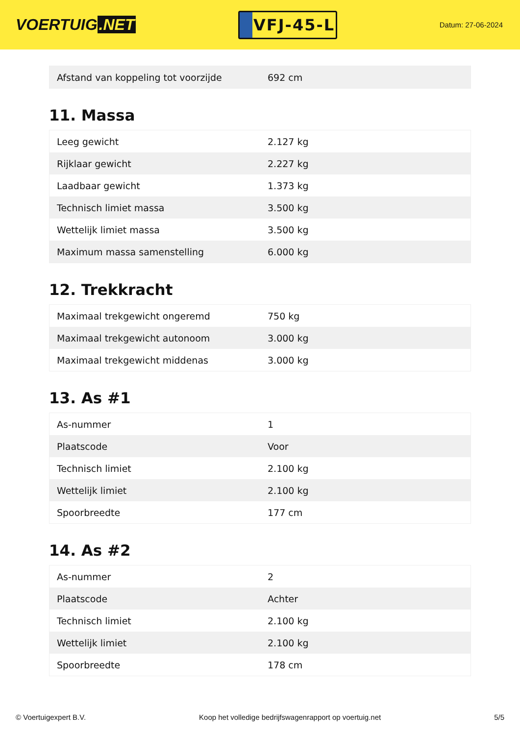VOERTUIG.NET
VFJ-45-L
Datum: 27-06-2024
| Afstand van koppeling tot voorzijde | 692 cm |
11. Massa
| Leeg gewicht | 2.127 kg |
| Rijklaar gewicht | 2.227 kg |
| Laadbaar gewicht | 1.373 kg |
| Technisch limiet massa | 3.500 kg |
| Wettelijk limiet massa | 3.500 kg |
| Maximum massa samenstelling | 6.000 kg |
12. Trekkracht
| Maximaal trekgewicht ongeremd | 750 kg |
| Maximaal trekgewicht autonoom | 3.000 kg |
| Maximaal trekgewicht middenas | 3.000 kg |
13. As #1
| As-nummer | 1 |
| Plaatscode | Voor |
| Technisch limiet | 2.100 kg |
| Wettelijk limiet | 2.100 kg |
| Spoorbreedte | 177 cm |
14. As #2
| As-nummer | 2 |
| Plaatscode | Achter |
| Technisch limiet | 2.100 kg |
| Wettelijk limiet | 2.100 kg |
| Spoorbreedte | 178 cm |
© Voertuigexpert B.V. Koop het volledige bedrijfswagenrapport op voertuig.net 5/5